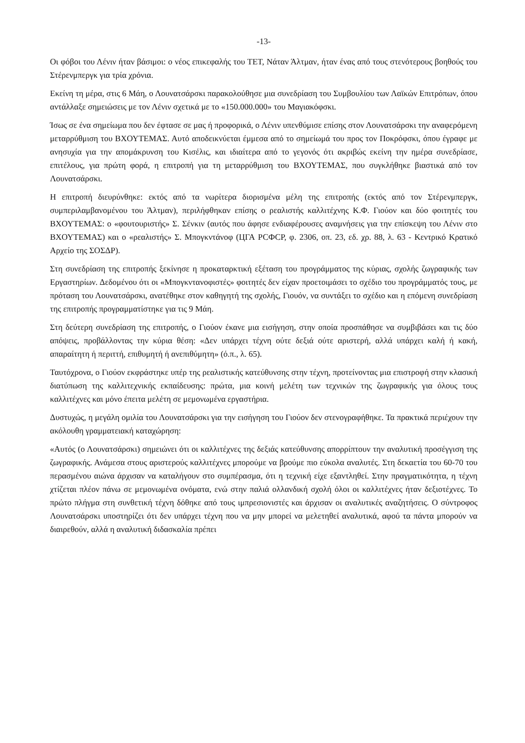-13-
Οι φόβοι του Λένιν ήταν βάσιμοι: ο νέος επικεφαλής του ΤΕΤ, Νάταν Άλτμαν, ήταν ένας από τους στενότερους βοηθούς του Στέρενμπεργκ για τρία χρόνια.
Εκείνη τη μέρα, στις 6 Μάη, ο Λουνατσάρσκι παρακολούθησε μια συνεδρίαση του Συμβουλίου των Λαϊκών Επιτρόπων, όπου αντάλλαξε σημειώσεις με τον Λένιν σχετικά με το «150.000.000» του Μαγιακόφσκι.
Ίσως σε ένα σημείωμα που δεν έφτασε σε μας ή προφορικά, ο Λένιν υπενθύμισε επίσης στον Λουνατσάρσκι την αναφερόμενη μεταρρύθμιση του ΒΧΟΥΤΕΜΑΣ. Αυτό αποδεικνύεται έμμεσα από το σημείωμά του προς τον Ποκρόφσκι, όπου έγραφε με ανησυχία για την απομάκρυνση του Κισέλις, και ιδιαίτερα από το γεγονός ότι ακριβώς εκείνη την ημέρα συνεδρίασε, επιτέλους, για πρώτη φορά, η επιτροπή για τη μεταρρύθμιση του ΒΧΟΥΤΕΜΑΣ, που συγκλήθηκε βιαστικά από τον Λουνατσάρσκι.
Η επιτροπή διευρύνθηκε: εκτός από τα νωρίτερα διορισμένα μέλη της επιτροπής (εκτός από τον Στέρενμπεργκ, συμπεριλαμβανομένου του Άλτμαν), περιλήφθηκαν επίσης ο ρεαλιστής καλλιτέχνης Κ.Φ. Γιούον και δύο φοιτητές του ΒΧΟΥΤΕΜΑΣ: ο «φουτουριστής» Σ. Σένκιν (αυτός που άφησε ενδιαφέρουσες αναμνήσεις για την επίσκεψη του Λένιν στο ΒΧΟΥΤΕΜΑΣ) και ο «ρεαλιστής» Σ. Μπογκντάνοφ (ЦГА РСФСР, φ. 2306, οπ. 23, εδ. χρ. 88, λ. 63 - Κεντρικό Κρατικό Αρχείο της ΣΟΣΔΡ).
Στη συνεδρίαση της επιτροπής ξεκίνησε η προκαταρκτική εξέταση του προγράμματος της κύριας, σχολής ζωγραφικής των Εργαστηρίων. Δεδομένου ότι οι «Μπογκντανοφιστές» φοιτητές δεν είχαν προετοιμάσει το σχέδιο του προγράμματός τους, με πρόταση του Λουνατσάρσκι, ανατέθηκε στον καθηγητή της σχολής, Γιουόν, να συντάξει το σχέδιο και η επόμενη συνεδρίαση της επιτροπής προγραμματίστηκε για τις 9 Μάη.
Στη δεύτερη συνεδρίαση της επιτροπής, ο Γιούον έκανε μια εισήγηση, στην οποία προσπάθησε να συμβιβάσει και τις δύο απόψεις, προβάλλοντας την κύρια θέση: «Δεν υπάρχει τέχνη ούτε δεξιά ούτε αριστερή, αλλά υπάρχει καλή ή κακή, απαραίτητη ή περιττή, επιθυμητή ή ανεπιθύμητη» (ό.π., λ. 65).
Ταυτόχρονα, ο Γιούον εκφράστηκε υπέρ της ρεαλιστικής κατεύθυνσης στην τέχνη, προτείνοντας μια επιστροφή στην κλασική διατύπωση της καλλιτεχνικής εκπαίδευσης: πρώτα, μια κοινή μελέτη των τεχνικών της ζωγραφικής για όλους τους καλλιτέχνες και μόνο έπειτα μελέτη σε μεμονωμένα εργαστήρια.
Δυστυχώς, η μεγάλη ομιλία του Λουνατσάρσκι για την εισήγηση του Γιούον δεν στενογραφήθηκε. Τα πρακτικά περιέχουν την ακόλουθη γραμματειακή καταχώρηση:
«Αυτός (ο Λουνατσάρσκι) σημειώνει ότι οι καλλιτέχνες της δεξιάς κατεύθυνσης απορρίπτουν την αναλυτική προσέγγιση της ζωγραφικής. Ανάμεσα στους αριστερούς καλλιτέχνες μπορούμε να βρούμε πιο εύκολα αναλυτές. Στη δεκαετία του 60-70 του περασμένου αιώνα άρχισαν να καταλήγουν στο συμπέρασμα, ότι η τεχνική είχε εξαντληθεί. Στην πραγματικότητα, η τέχνη χτίζεται πλέον πάνω σε μεμονωμένα ονόματα, ενώ στην παλιά ολλανδική σχολή όλοι οι καλλιτέχνες ήταν δεξιοτέχνες. Το πρώτο πλήγμα στη συνθετική τέχνη δόθηκε από τους ιμπρεσιονιστές και άρχισαν οι αναλυτικές αναζητήσεις. Ο σύντροφος Λουνατσάρσκι υποστηρίζει ότι δεν υπάρχει τέχνη που να μην μπορεί να μελετηθεί αναλυτικά, αφού τα πάντα μπορούν να διαιρεθούν, αλλά η αναλυτική διδασκαλία πρέπει